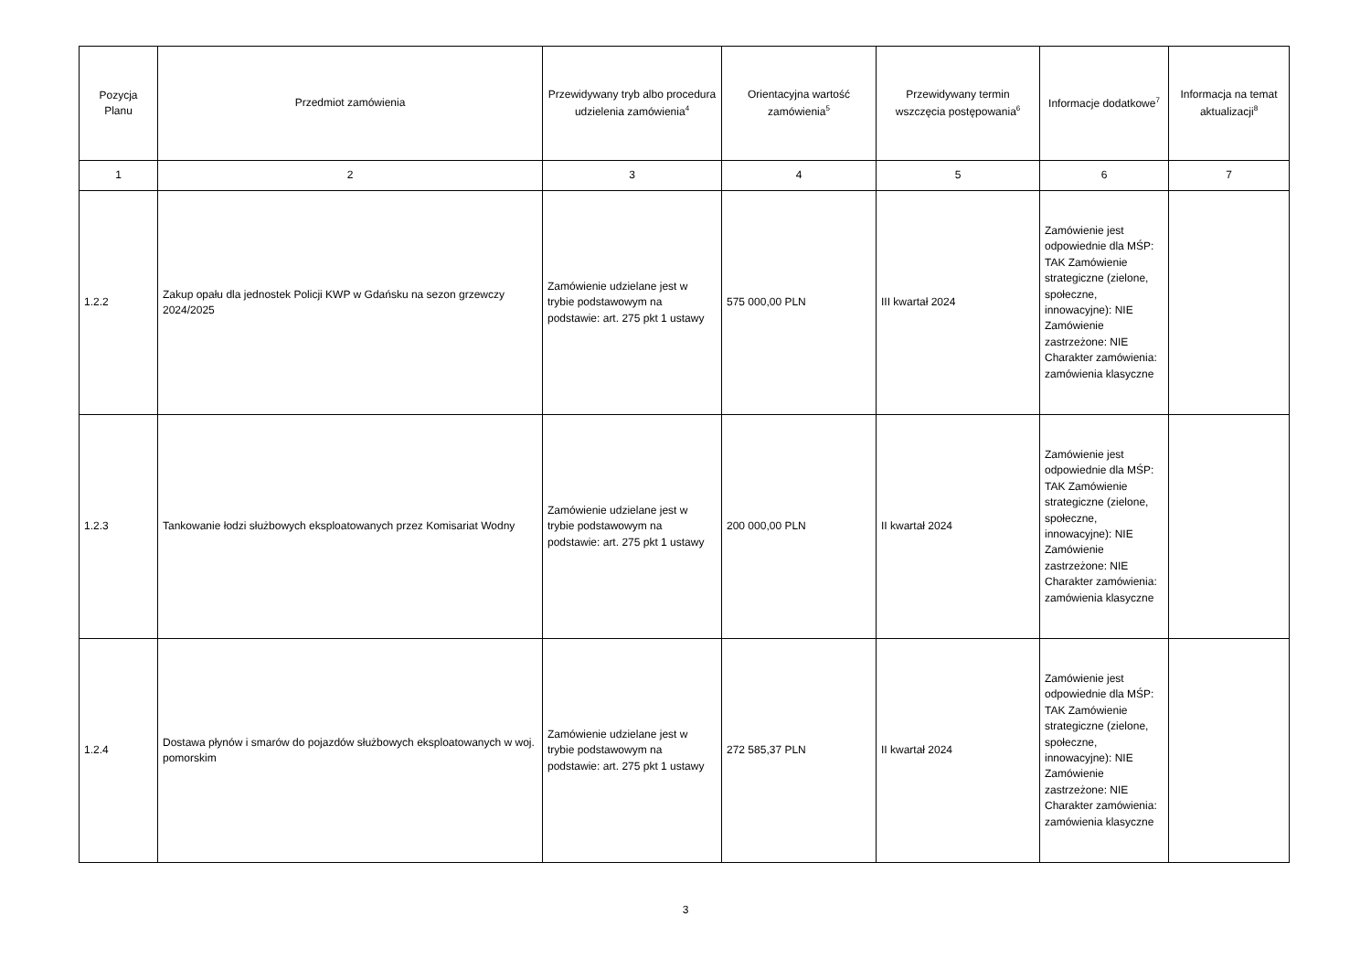| Pozycja Planu | Przedmiot zamówienia | Przewidywany tryb albo procedura udzielenia zamówienia<sup>4</sup> | Orientacyjna wartość zamówienia<sup>5</sup> | Przewidywany termin wszczęcia postępowania<sup>6</sup> | Informacje dodatkowe<sup>7</sup> | Informacja na temat aktualizacji<sup>8</sup> |
| --- | --- | --- | --- | --- | --- | --- |
| 1 | 2 | 3 | 4 | 5 | 6 | 7 |
| 1.2.2 | Zakup opału dla jednostek Policji KWP w Gdańsku na sezon grzewczy 2024/2025 | Zamówienie udzielane jest w trybie podstawowym na podstawie: art. 275 pkt 1 ustawy | 575 000,00 PLN | III kwartał 2024 | Zamówienie jest odpowiednie dla MŚP: TAK Zamówienie strategiczne (zielone, społeczne, innowacyjne): NIE Zamówienie zastrzeżone: NIE Charakter zamówienia: zamówienia klasyczne | |
| 1.2.3 | Tankowanie łodzi służbowych eksploatowanych przez Komisariat Wodny | Zamówienie udzielane jest w trybie podstawowym na podstawie: art. 275 pkt 1 ustawy | 200 000,00 PLN | II kwartał 2024 | Zamówienie jest odpowiednie dla MŚP: TAK Zamówienie strategiczne (zielone, społeczne, innowacyjne): NIE Zamówienie zastrzeżone: NIE Charakter zamówienia: zamówienia klasyczne | |
| 1.2.4 | Dostawa płynów i smarów do pojazdów służbowych eksploatowanych w woj. pomorskim | Zamówienie udzielane jest w trybie podstawowym na podstawie: art. 275 pkt 1 ustawy | 272 585,37 PLN | II kwartał 2024 | Zamówienie jest odpowiednie dla MŚP: TAK Zamówienie strategiczne (zielone, społeczne, innowacyjne): NIE Zamówienie zastrzeżone: NIE Charakter zamówienia: zamówienia klasyczne | |
3